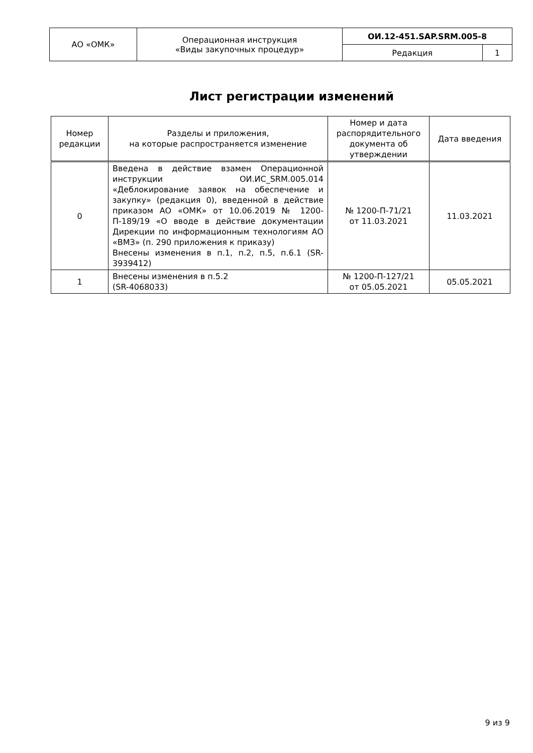| АО «ОМК» | Операционная инструкция «Виды закупочных процедур» | ОИ.12-451.SAP.SRM.005-8 | |
| | | Редакция | 1 |
Лист регистрации изменений
| Номер редакции | Разделы и приложения, на которые распространяется изменение | Номер и дата распорядительного документа об утверждении | Дата введения |
| --- | --- | --- | --- |
| 0 | Введена в действие взамен Операционной инструкции ОИ.ИС_SRM.005.014 «Деблокирование заявок на обеспечение и закупку» (редакция 0), введенной в действие приказом АО «ОМК» от 10.06.2019 № 1200-П-189/19 «О вводе в действие документации Дирекции по информационным технологиям АО «ВМЗ» (п. 290 приложения к приказу) Внесены изменения в п.1, п.2, п.5, п.6.1 (SR-3939412) | № 1200-П-71/21 от 11.03.2021 | 11.03.2021 |
| 1 | Внесены изменения в п.5.2 (SR-4068033) | № 1200-П-127/21 от 05.05.2021 | 05.05.2021 |
9 из 9